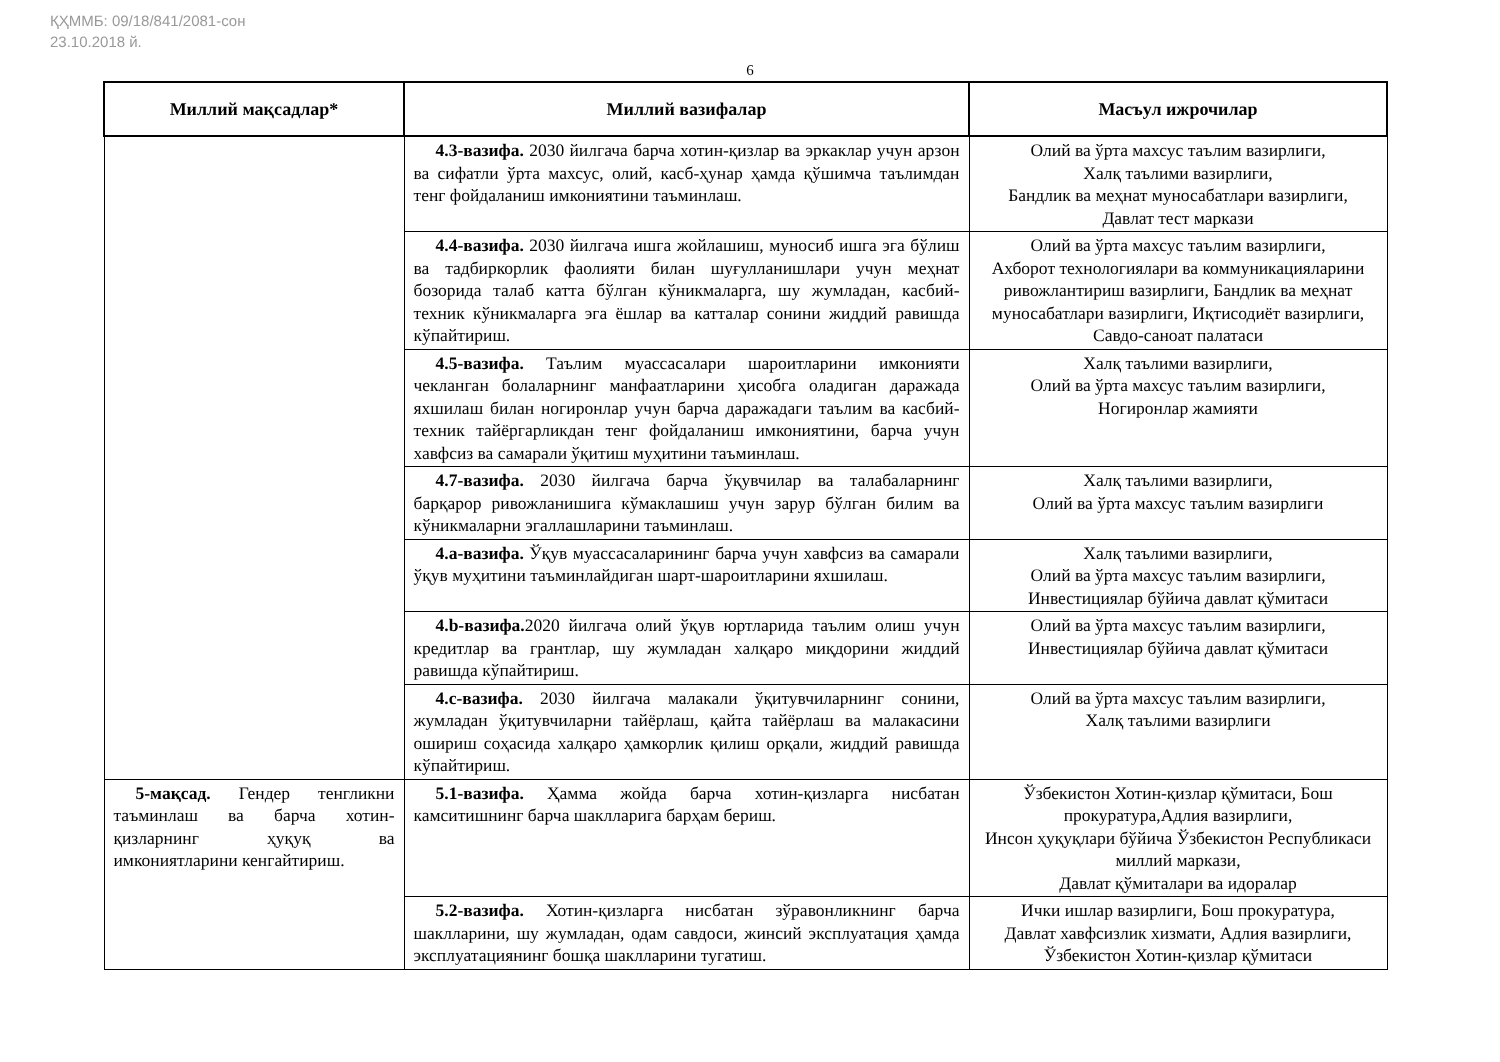ҚҲММБ: 09/18/841/2081-сон
23.10.2018 й.
6
| Миллий мақсадлар* | Миллий вазифалар | Масъул ижрочилар |
| --- | --- | --- |
| | 4.3-вазифа. 2030 йилгача барча хотин-қизлар ва эркаклар учун арзон ва сифатли ўрта махсус, олий, касб-ҳунар ҳамда қўшимча таълимдан тенг фойдаланиш имкониятини таъминлаш. | Олий ва ўрта махсус таълим вазирлиги, Халқ таълими вазирлиги, Бандлик ва меҳнат муносабатлари вазирлиги, Давлат тест маркази |
| | 4.4-вазифа. 2030 йилгача ишга жойлашиш, муносиб ишга эга бўлиш ва тадбиркорлик фаолияти билан шуғулланишлари учун меҳнат бозорида талаб катта бўлган кўникмаларга, шу жумладан, касбий-техник кўникмаларга эга ёшлар ва катталар сонини жиддий равишда кўпайтириш. | Олий ва ўрта махсус таълим вазирлиги, Ахборот технологиялари ва коммуникацияларини ривожлантириш вазирлиги, Бандлик ва меҳнат муносабатлари вазирлиги, Иқтисодиёт вазирлиги, Савдо-саноат палатаси |
| | 4.5-вазифа. Таълим муассасалари шароитларини имконияти чекланган болаларнинг манфаатларини ҳисобга оладиган даражада яхшилаш билан ногиронлар учун барча даражадаги таълим ва касбий-техник тайёргарликдан тенг фойдаланиш имкониятини, барча учун хавфсиз ва самарали ўқитиш муҳитини таъминлаш. | Халқ таълими вазирлиги, Олий ва ўрта махсус таълим вазирлиги, Ногиронлар жамияти |
| | 4.7-вазифа. 2030 йилгача барча ўқувчилар ва талабаларнинг барқарор ривожланишига кўмаклашиш учун зарур бўлган билим ва кўникмаларни эгаллашларини таъминлаш. | Халқ таълими вазирлиги, Олий ва ўрта махсус таълим вазирлиги |
| | 4.a-вазифа. Ўқув муассасаларининг барча учун хавфсиз ва самарали ўқув муҳитини таъминлайдиган шарт-шароитларини яхшилаш. | Халқ таълими вазирлиги, Олий ва ўрта махсус таълим вазирлиги, Инвестициялар бўйича давлат қўмитаси |
| | 4.b-вазифа. 2020 йилгача олий ўқув юртларида таълим олиш учун кредитлар ва грантлар, шу жумладан халқаро миқдорини жиддий равишда кўпайтириш. | Олий ва ўрта махсус таълим вазирлиги, Инвестициялар бўйича давлат қўмитаси |
| | 4.c-вазифа. 2030 йилгача малакали ўқитувчиларнинг сонини, жумладан ўқитувчиларни тайёрлаш, қайта тайёрлаш ва малакасини ошириш соҳасида халқаро ҳамкорлик қилиш орқали, жиддий равишда кўпайтириш. | Олий ва ўрта махсус таълим вазирлиги, Халқ таълими вазирлиги |
| 5-мақсад. Гендер тенгликни таъминлаш ва барча хотин-қизларнинг ҳуқуқ ва имкониятларини кенгайтириш. | 5.1-вазифа. Ҳамма жойда барча хотин-қизларга нисбатан камситишнинг барча шаклларига барҳам бериш. | Ўзбекистон Хотин-қизлар қўмитаси, Бош прокуратура,Адлия вазирлиги, Инсон ҳуқуқлари бўйича Ўзбекистон Республикаси миллий маркази, Давлат қўмиталари ва идоралар |
| | 5.2-вазифа. Хотин-қизларга нисбатан зўравонликнинг барча шаклларини, шу жумладан, одам савдоси, жинсий эксплуатация ҳамда эксплуатациянинг бошқа шаклларини тугатиш. | Ички ишлар вазирлиги, Бош прокуратура, Давлат хавфсизлик хизмати, Адлия вазирлиги, Ўзбекистон Хотин-қизлар қўмитаси |